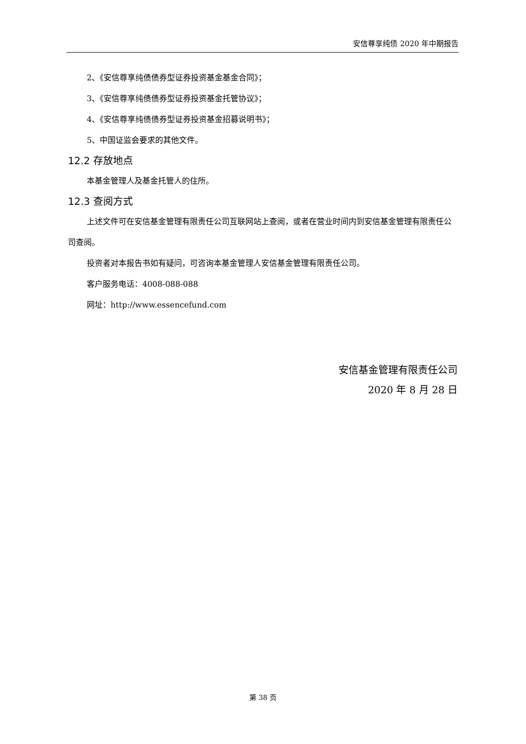安信尊享纯债 2020 年中期报告
2、《安信尊享纯债债券型证券投资基金基金合同》；
3、《安信尊享纯债债券型证券投资基金托管协议》；
4、《安信尊享纯债债券型证券投资基金招募说明书》；
5、中国证监会要求的其他文件。
12.2 存放地点
本基金管理人及基金托管人的住所。
12.3 查阅方式
上述文件可在安信基金管理有限责任公司互联网站上查阅，或者在营业时间内到安信基金管理有限责任公司查阅。
投资者对本报告书如有疑问，可咨询本基金管理人安信基金管理有限责任公司。
客户服务电话：4008-088-088
网址：http://www.essencefund.com
安信基金管理有限责任公司
2020 年 8 月 28 日
第 38 页